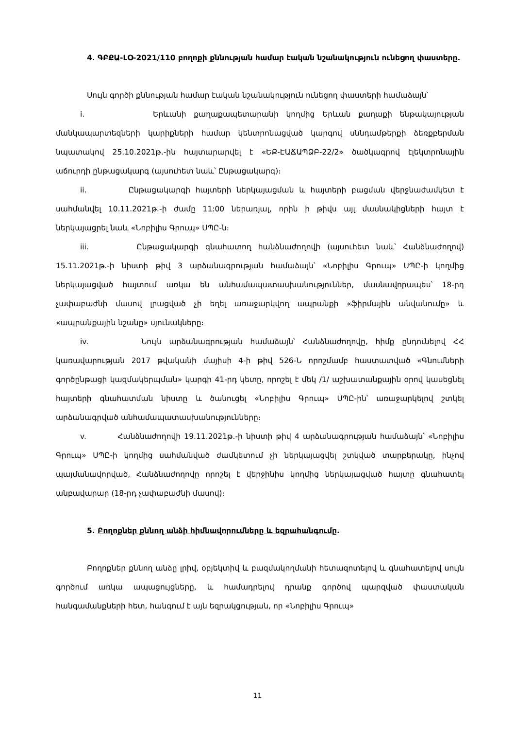4. ԳԲՔԱ-ԼՕ-2021/110 բողոքի քննության համար էական նշանակություն ունեցող փաստերը.
Սույն գործի քննության համար էական նշանակություն ունեցող փաստերի համաձայն՝
i. Երևանի քաղաքապետարանի կողմից Երևան քաղաքի ենթակայության մանկապարտեզների կարիքների համար կենտրոնացված կարգով սննդամթերքի ձեռքբերման նպատակով 25.10.2021թ.-ին հայտարարվել է «ԵՔ-ԷԱՃԱՊՁԲ-22/2» ծածկագրով էլեկտրոնային աճուրդի ընթացակարգ (այսուհետ նաև՝ Ընթացակարգ)։
ii. Ընթացակարգի հայտերի ներկայացման և հայտերի բացման վերջնաժամկետ է սահմանվել 10.11.2021թ.-ի ժամը 11:00 ներառյալ, որին ի թիվս այլ մասնակիցների հայտ է ներկայացրել նաև «Նոբիլիս Գրուպ» ՍՊԸ-ն։
iii. Ընթացակարգի գնահատող հանձնաժողովի (այսուհետ նաև՝ Հանձնաժողով) 15.11.2021թ.-ի նիստի թիվ 3 արձանագրության համաձայն՝ «Նոբիլիս Գրուպ» ՍՊԸ-ի կողմից ներկայացված հայտում առկա են անհամապատասխանություններ, մասնավորապես՝ 18-րդ չափաբաժնի մասով լրացված չի եղել առաջարկվող ապրանքի «ֆիրմային անվանումը» և «ապրանքային նշանը» սյունակները։
iv. Նույն արձանագրության համաձայն՝ Հանձնաժողովը, հիմք ընդունելով ՀՀ կառավարության 2017 թվականի մայիսի 4-ի թիվ 526-Ն որոշմամբ հաստատված «Գնումների գործընթացի կազմակերպման» կարգի 41-րդ կետը, որոշել է մեկ /1/ աշխատանքային օրով կասեցնել հայտերի գնահատման նիստը և ծանուցել «Նոբիլիս Գրուպ» ՍՊԸ-ին՝ առաջարկելով շտկել արձանագրված անհամապատասխանությունները։
v. Հանձնաժողովի 19.11.2021թ.-ի նիստի թիվ 4 արձանագրության համաձայն՝ «Նոբիլիս Գրուպ» ՍՊԸ-ի կողմից սահմանված ժամկետում չի ներկայացվել շտկված տարբերակը, ինչով պայմանավորված, Հանձնաժողովը որոշել է վերջինիս կողմից ներկայացված հայտը գնահատել անբավարար (18-րդ չափաբաժնի մասով)։
5. Բողոքներ քննող անձի հիմնավորումները և եզրահանգումը.
Բողոքներ քննող անձը լրիվ, օբյեկտիվ և բազմակողմանի հետազոտելով և գնահատելով սույն գործում առկա ապացույցները, և համադրելով դրանք գործով պարզված փաստական հանգամանքների հետ, հանգում է այն եզրակցության, որ «Նոբիլիս Գրուպ»
11